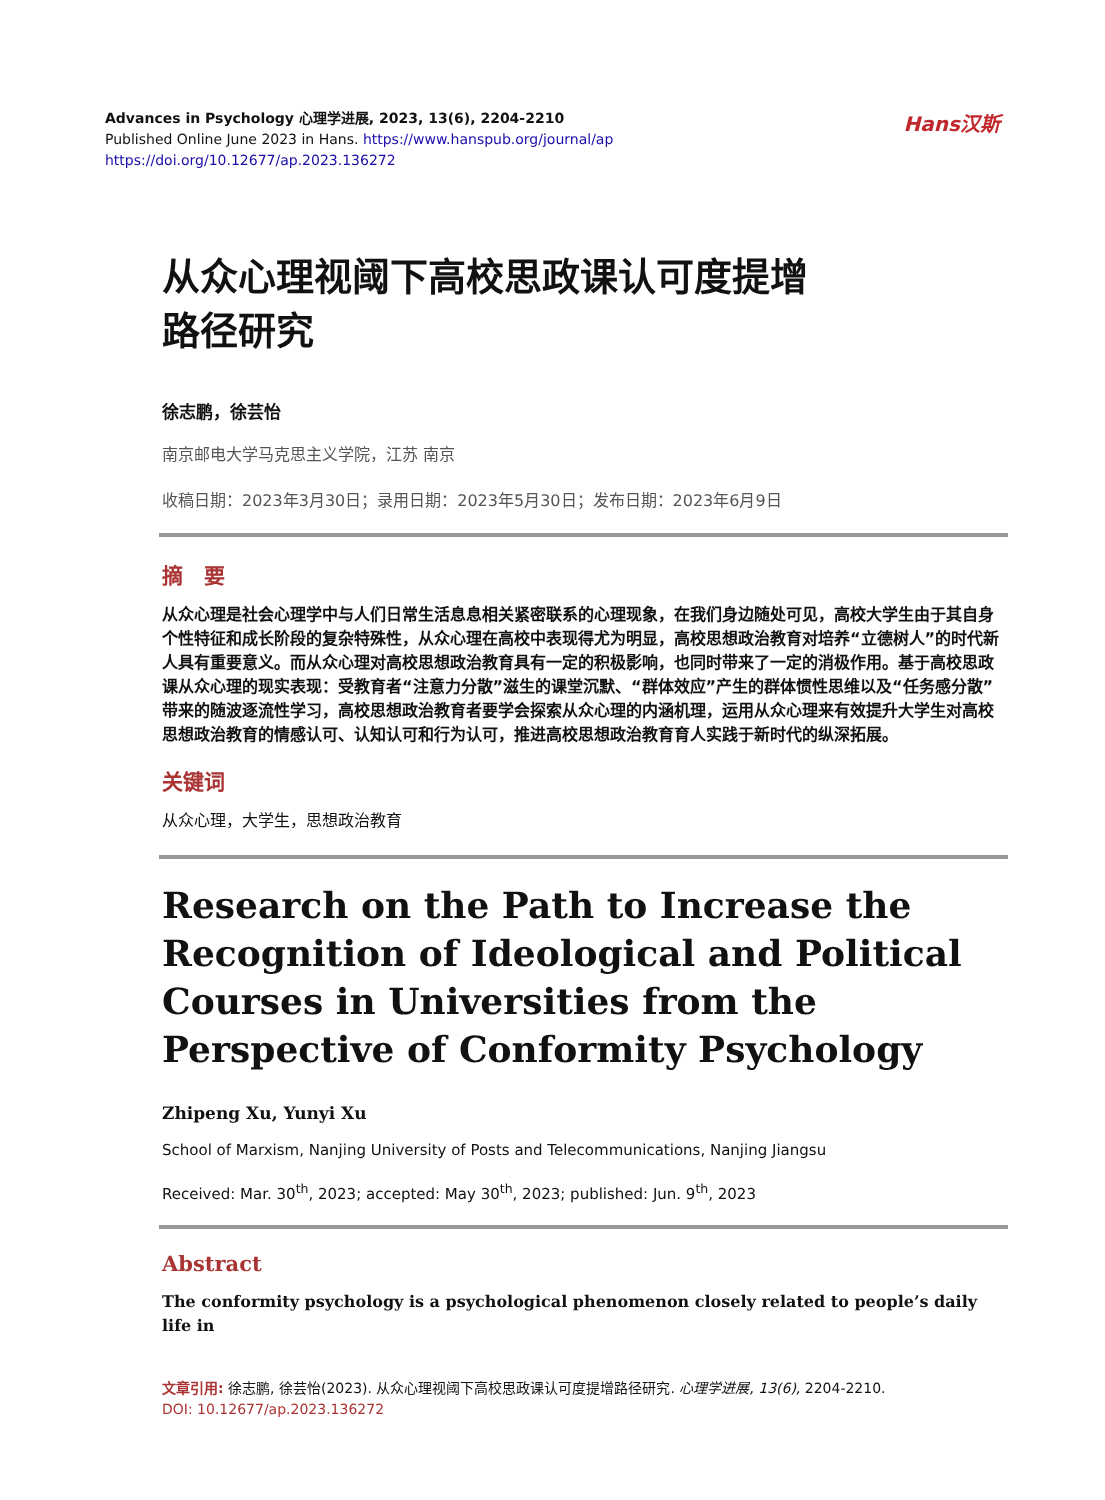Advances in Psychology 心理学进展, 2023, 13(6), 2204-2210
Published Online June 2023 in Hans. https://www.hanspub.org/journal/ap
https://doi.org/10.12677/ap.2023.136272
Hans汉斯
从众心理视阈下高校思政课认可度提增
路径研究
徐志鹏，徐芸怡
南京邮电大学马克思主义学院，江苏 南京
收稿日期：2023年3月30日；录用日期：2023年5月30日；发布日期：2023年6月9日
摘　要
从众心理是社会心理学中与人们日常生活息息相关紧密联系的心理现象，在我们身边随处可见，高校大学生由于其自身个性特征和成长阶段的复杂特殊性，从众心理在高校中表现得尤为明显，高校思想政治教育对培养“立德树人”的时代新人具有重要意义。而从众心理对高校思想政治教育具有一定的积极影响，也同时带来了一定的消极作用。基于高校思政课从众心理的现实表现：受教育者“注意力分散”滋生的课堂沉默、“群体效应”产生的群体惯性思维以及“任务感分散”带来的随波逐流性学习，高校思想政治教育者要学会探索从众心理的内涵机理，运用从众心理来有效提升大学生对高校思想政治教育的情感认可、认知认可和行为认可，推进高校思想政治教育育人实践于新时代的纵深拓展。
关键词
从众心理，大学生，思想政治教育
Research on the Path to Increase the Recognition of Ideological and Political Courses in Universities from the Perspective of Conformity Psychology
Zhipeng Xu, Yunyi Xu
School of Marxism, Nanjing University of Posts and Telecommunications, Nanjing Jiangsu
Received: Mar. 30<sup>th</sup>, 2023; accepted: May 30<sup>th</sup>, 2023; published: Jun. 9<sup>th</sup>, 2023
Abstract
The conformity psychology is a psychological phenomenon closely related to people’s daily life in
文章引用: 徐志鹏, 徐芸怡(2023). 从众心理视阈下高校思政课认可度提增路径研究. 心理学进展, 13(6), 2204-2210.
DOI: 10.12677/ap.2023.136272